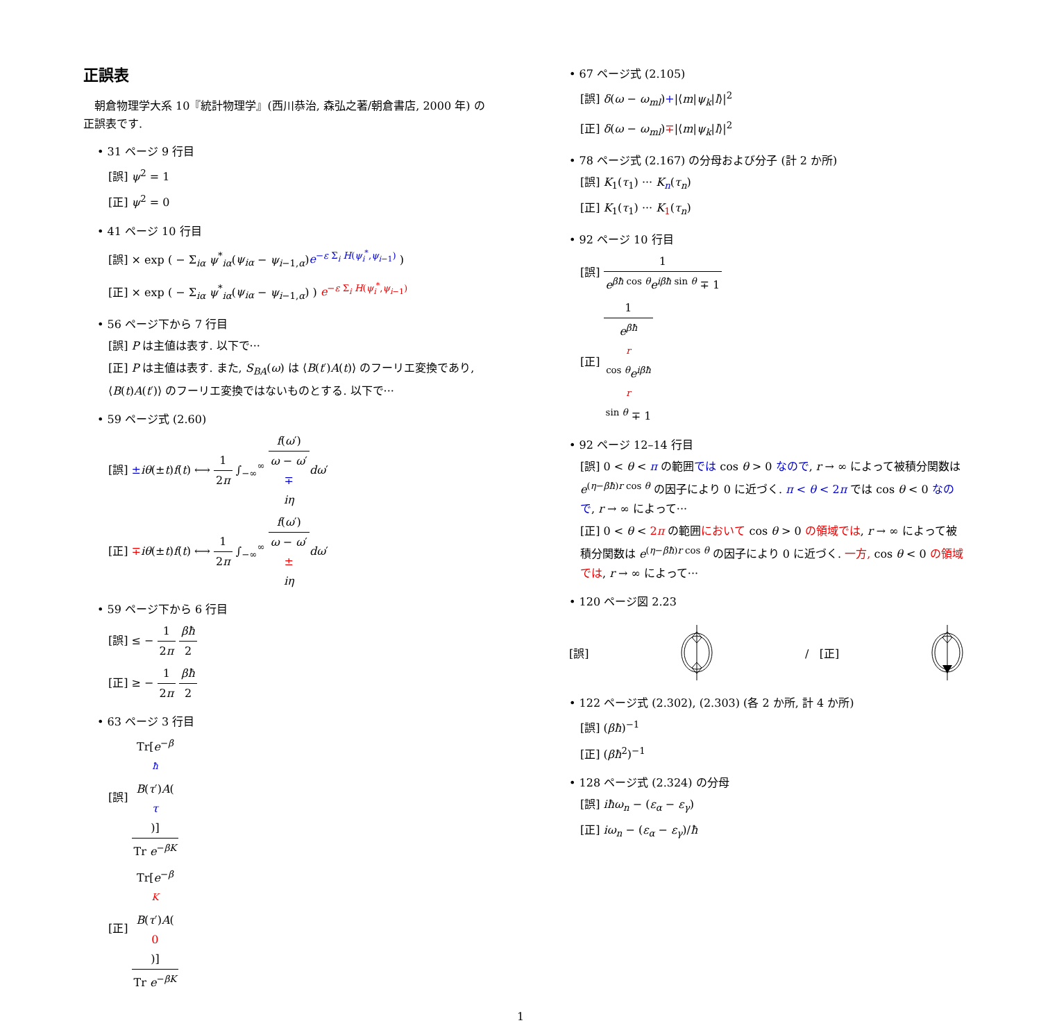正誤表
　朝倉物理学大系 10『統計物理学』(西川恭治, 森弘之著/朝倉書店, 2000 年) の正誤表です.
• 31 ページ 9 行目
[誤] ψ<sup>2</sup> = 1
[正] ψ<sup>2</sup> = 0
• 41 ページ 10 行目
[誤] × exp ( − Σ<sub>iα</sub> ψ<sup>*</sup><sub>iα</sub>(ψ<sub>iα</sub> − ψ<sub>i−1,α</sub>)e<sup>−ε Σ<sub>i</sub> H(ψ<sub>i</sub><sup>*</sup>,ψ<sub>i−1</sub>)</sup> )
[正] × exp ( − Σ<sub>iα</sub> ψ<sup>*</sup><sub>iα</sub>(ψ<sub>iα</sub> − ψ<sub>i−1,α</sub>) ) e<sup>−ε Σ<sub>i</sub> H(ψ<sub>i</sub><sup>*</sup>,ψ<sub>i−1</sub>)</sup>
• 56 ページ下から 7 行目
[誤] P は主値は表す. 以下で···
[正] P は主値は表す. また, S<sub>BA</sub>(ω) は ⟨B(t′)A(t)⟩ のフーリエ変換であり, ⟨B(t)A(t′)⟩ のフーリエ変換ではないものとする. 以下で···
• 59 ページ式 (2.60)
[誤] ±iθ(±t)f(t) ⟷ 1 2π ∫<sub>−∞</sub><sup>∞</sup> f(ω′) ω − ω′
∓
iη dω′
[正] ∓iθ(±t)f(t) ⟷ 1 2π ∫<sub>−∞</sub><sup>∞</sup> f(ω′) ω − ω′
±
iη dω′
• 59 ページ下から 6 行目
[誤] ≤ − 1 2π βħ 2
[正] ≥ − 1 2π βħ 2
• 63 ページ 3 行目
[誤] Tr[e<sup>−β ħ</sup>B(τ′)A(τ)] Tr e<sup>−βK</sup>
[正] Tr[e<sup>−β K</sup>B(τ′)A(0)] Tr e<sup>−βK</sup>
• 67 ページ式 (2.105)
[誤] δ(ω − ω<sub>ml</sub>)+|⟨m|ψ<sub>k</sub>|l⟩|<sup>2</sup>
[正] δ(ω − ω<sub>ml</sub>)∓|⟨m|ψ<sub>k</sub>|l⟩|<sup>2</sup>
• 78 ページ式 (2.167) の分母および分子 (計 2 か所)
[誤] K<sub>1</sub>(τ<sub>1</sub>) ··· K<sub>n</sub>(τ<sub>n</sub>)
[正] K<sub>1</sub>(τ<sub>1</sub>) ··· K<sub>1</sub>(τ<sub>n</sub>)
• 92 ページ 10 行目
[誤] 1 e<sup>βħ cos θ</sup>e<sup>iβħ sin θ</sup> ∓ 1
[正] 1 e<sup>βħ r cos θ</sup>e<sup>iβħ r sin θ</sup> ∓ 1
• 92 ページ 12–14 行目
[誤] 0 < θ < π の範囲では cos θ > 0 なので, r → ∞ によって被積分関数は e<sup>(η−βħ)r cos θ</sup> の因子により 0 に近づく. π < θ < 2π では cos θ < 0 なので, r → ∞ によって···
[正] 0 < θ < 2π の範囲において cos θ > 0 の領域では, r → ∞ によって被積分関数は e<sup>(η−βħ)r cos θ</sup> の因子により 0 に近づく. 一方, cos θ < 0 の領域では, r → ∞ によって···
• 120 ページ図 2.23
[誤] / [正]
• 122 ページ式 (2.302), (2.303) (各 2 か所, 計 4 か所)
[誤] (βħ)<sup>−1</sup>
[正] (βħ<sup>2</sup>)<sup>−1</sup>
• 128 ページ式 (2.324) の分母
[誤] iħω<sub>n</sub> − (ε<sub>α</sub> − ε<sub>γ</sub>)
[正] iω<sub>n</sub> − (ε<sub>α</sub> − ε<sub>γ</sub>)/ħ
1